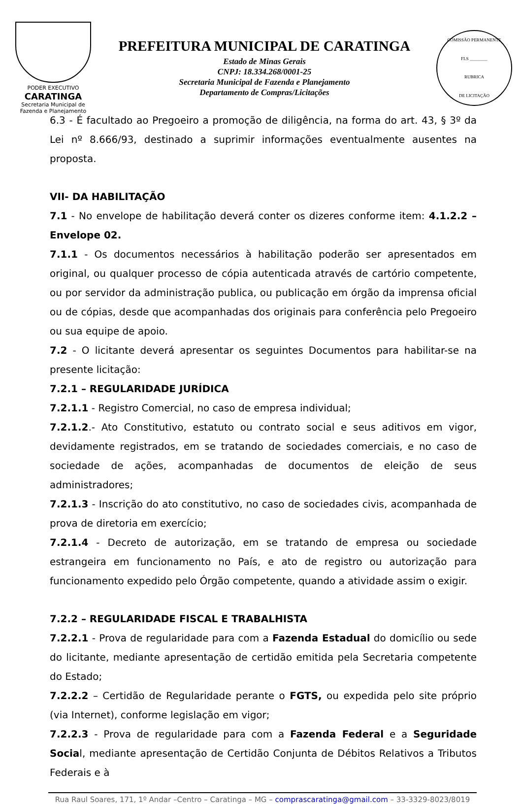PODER EXECUTIVO
CARATINGA
Secretaria Municipal de
Fazenda e Planejamento
PREFEITURA MUNICIPAL DE CARATINGA
Estado de Minas Gerais
CNPJ: 18.334.268/0001-25
Secretaria Municipal de Fazenda e Planejamento
Departamento de Compras/Licitações
COMISSÃO PERMANENTE
FLS ________
RUBRICA
DE LICITAÇÃO
6.3 - É facultado ao Pregoeiro a promoção de diligência, na forma do art. 43, § 3º da Lei nº 8.666/93, destinado a suprimir informações eventualmente ausentes na proposta.
VII- DA HABILITAÇÃO
7.1 - No envelope de habilitação deverá conter os dizeres conforme item: 4.1.2.2 – Envelope 02.
7.1.1 - Os documentos necessários à habilitação poderão ser apresentados em original, ou qualquer processo de cópia autenticada através de cartório competente, ou por servidor da administração publica, ou publicação em órgão da imprensa oficial ou de cópias, desde que acompanhadas dos originais para conferência pelo Pregoeiro ou sua equipe de apoio.
7.2 - O licitante deverá apresentar os seguintes Documentos para habilitar-se na presente licitação:
7.2.1 – REGULARIDADE JURÍDICA
7.2.1.1 - Registro Comercial, no caso de empresa individual;
7.2.1.2.- Ato Constitutivo, estatuto ou contrato social e seus aditivos em vigor, devidamente registrados, em se tratando de sociedades comerciais, e no caso de sociedade de ações, acompanhadas de documentos de eleição de seus administradores;
7.2.1.3 - Inscrição do ato constitutivo, no caso de sociedades civis, acompanhada de prova de diretoria em exercício;
7.2.1.4 - Decreto de autorização, em se tratando de empresa ou sociedade estrangeira em funcionamento no País, e ato de registro ou autorização para funcionamento expedido pelo Órgão competente, quando a atividade assim o exigir.
7.2.2 – REGULARIDADE FISCAL E TRABALHISTA
7.2.2.1 - Prova de regularidade para com a Fazenda Estadual do domicílio ou sede do licitante, mediante apresentação de certidão emitida pela Secretaria competente do Estado;
7.2.2.2 – Certidão de Regularidade perante o FGTS, ou expedida pelo site próprio (via Internet), conforme legislação em vigor;
7.2.2.3 - Prova de regularidade para com a Fazenda Federal e a Seguridade Social, mediante apresentação de Certidão Conjunta de Débitos Relativos a Tributos Federais e à
Rua Raul Soares, 171, 1º Andar –Centro – Caratinga – MG – comprascaratinga@gmail.com – 33-3329-8023/8019